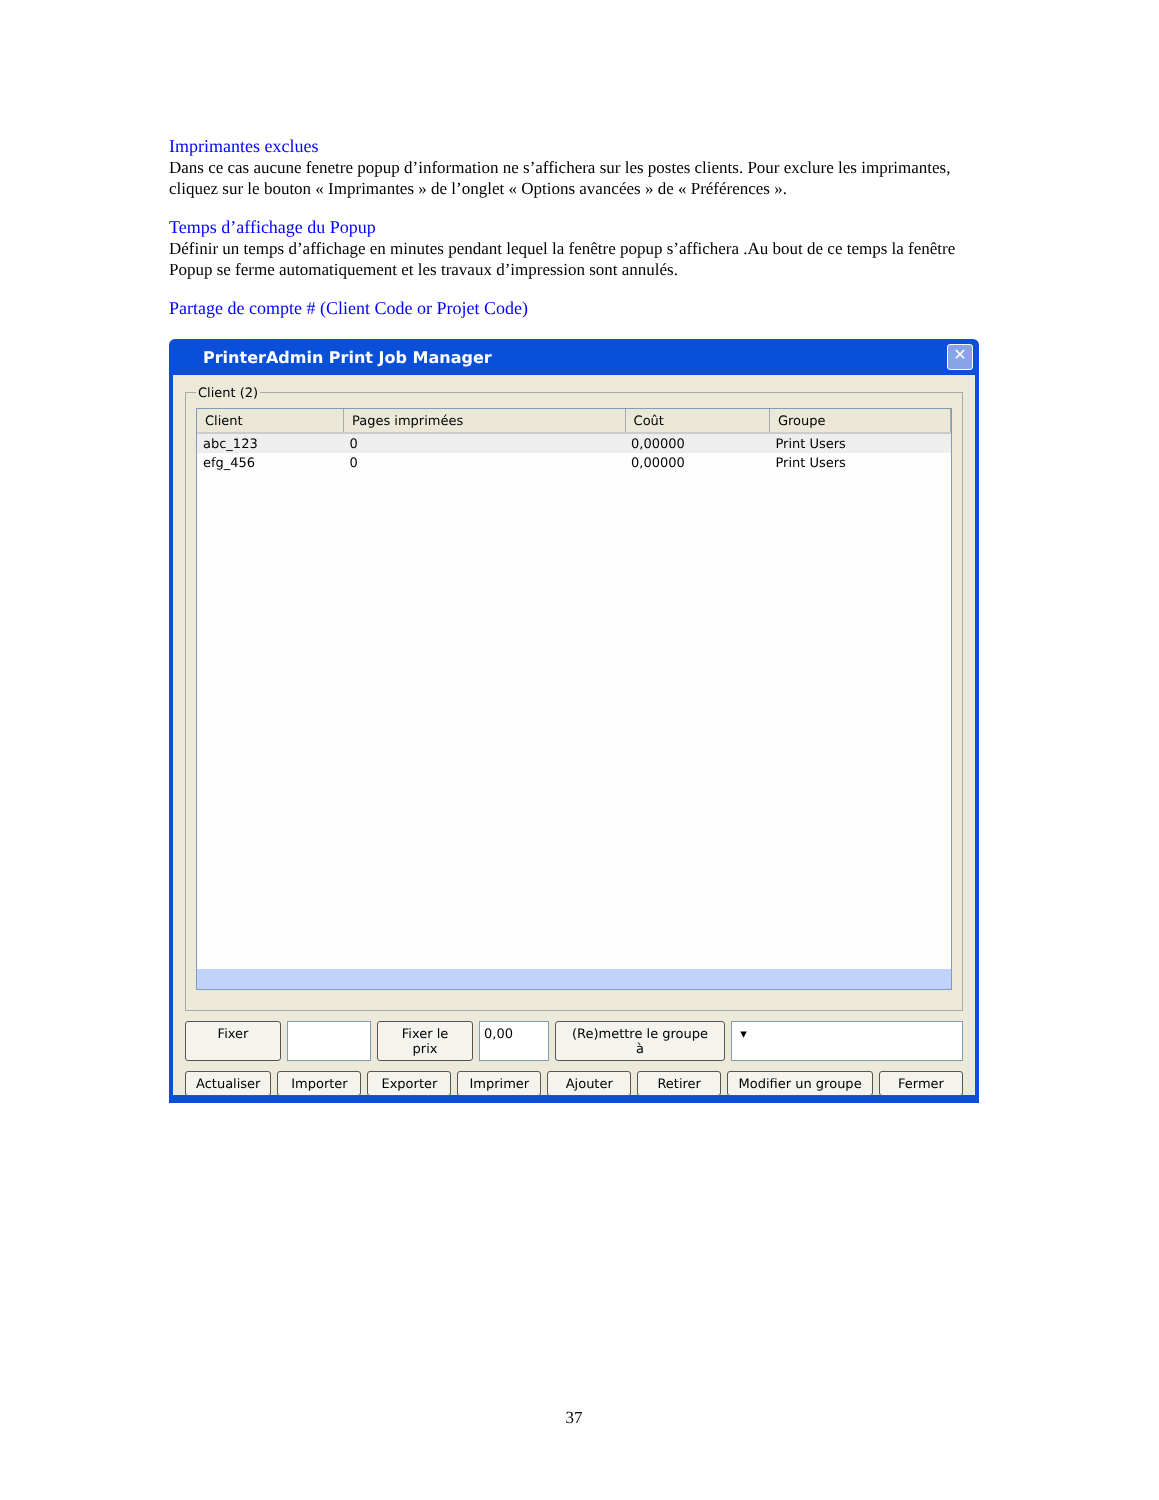Imprimantes exclues
Dans ce cas aucune fenetre popup d’information ne s’affichera sur les postes clients. Pour exclure les imprimantes, cliquez sur le bouton « Imprimantes » de l’onglet « Options avancées » de « Préférences ».
Temps d’affichage du Popup
Définir un temps d’affichage en minutes pendant lequel la fenêtre popup s’affichera .Au bout de ce temps la fenêtre Popup se ferme automatiquement et les travaux d’impression sont annulés.
Partage de compte # (Client Code or Projet Code)
PrinterAdmin Print Job Manager ✕
Client (2)
| Client | Pages imprimées | Coût | Groupe |
| --- | --- | --- | --- |
| abc_123 | 0 | 0,00000 | Print Users |
| efg_456 | 0 | 0,00000 | Print Users |
Fixer Fixer le prix 0,00 (Re)mettre le groupe à ▾
Actualiser Importer Exporter Imprimer Ajouter Retirer Modifier un groupe Fermer
37